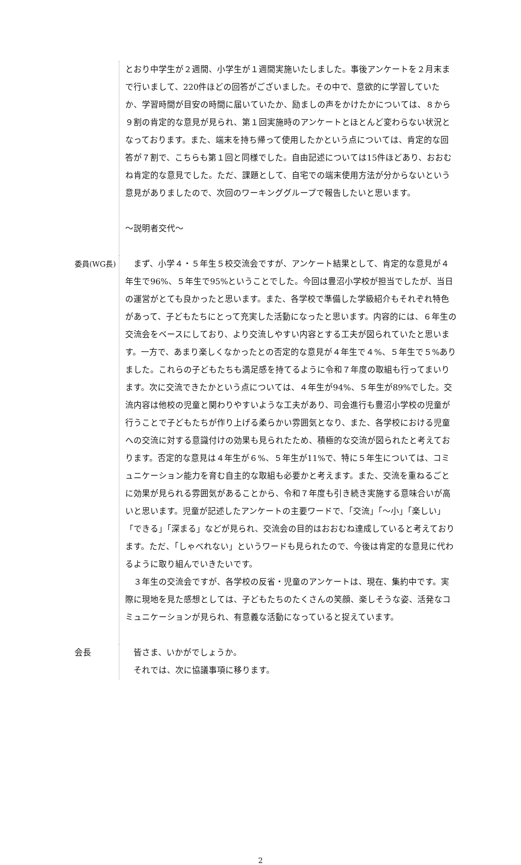とおり中学生が２週間、小学生が１週間実施いたしました。事後アンケートを２月末まで行いまして、220件ほどの回答がございました。その中で、意欲的に学習していたか、学習時間が目安の時間に届いていたか、励ましの声をかけたかについては、８から９割の肯定的な意見が見られ、第１回実施時のアンケートとほとんど変わらない状況となっております。また、端末を持ち帰って使用したかという点については、肯定的な回答が７割で、こちらも第１回と同様でした。自由記述については15件ほどあり、おおむね肯定的な意見でした。ただ、課題として、自宅での端末使用方法が分からないという意見がありましたので、次回のワーキンググループで報告したいと思います。
～説明者交代～
委員(WG長) 　まず、小学４・５年生５校交流会ですが、アンケート結果として、肯定的な意見が４年生で96%、５年生で95%ということでした。今回は豊沼小学校が担当でしたが、当日の運営がとても良かったと思います。また、各学校で準備した学級紹介もそれぞれ特色があって、子どもたちにとって充実した活動になったと思います。内容的には、６年生の交流会をベースにしており、より交流しやすい内容とする工夫が図られていたと思います。一方で、あまり楽しくなかったとの否定的な意見が４年生で４%、５年生で５%ありました。これらの子どもたちも満足感を持てるように令和７年度の取組も行ってまいります。次に交流できたかという点については、４年生が94%、５年生が89%でした。交流内容は他校の児童と関わりやすいような工夫があり、司会進行も豊沼小学校の児童が行うことで子どもたちが作り上げる柔らかい雰囲気となり、また、各学校における児童への交流に対する意識付けの効果も見られたため、積極的な交流が図られたと考えております。否定的な意見は４年生が６%、５年生が11%で、特に５年生については、コミュニケーション能力を育む自主的な取組も必要かと考えます。また、交流を重ねるごとに効果が見られる雰囲気があることから、令和７年度も引き続き実施する意味合いが高いと思います。児童が記述したアンケートの主要ワードで、「交流」「～小」「楽しい」「できる」「深まる」などが見られ、交流会の目的はおおむね達成していると考えております。ただ、「しゃべれない」というワードも見られたので、今後は肯定的な意見に代わるように取り組んでいきたいです。
　３年生の交流会ですが、各学校の反省・児童のアンケートは、現在、集約中です。実際に現地を見た感想としては、子どもたちのたくさんの笑顔、楽しそうな姿、活発なコミュニケーションが見られ、有意義な活動になっていると捉えています。
会長 　皆さま、いかがでしょうか。
　それでは、次に協議事項に移ります。
2